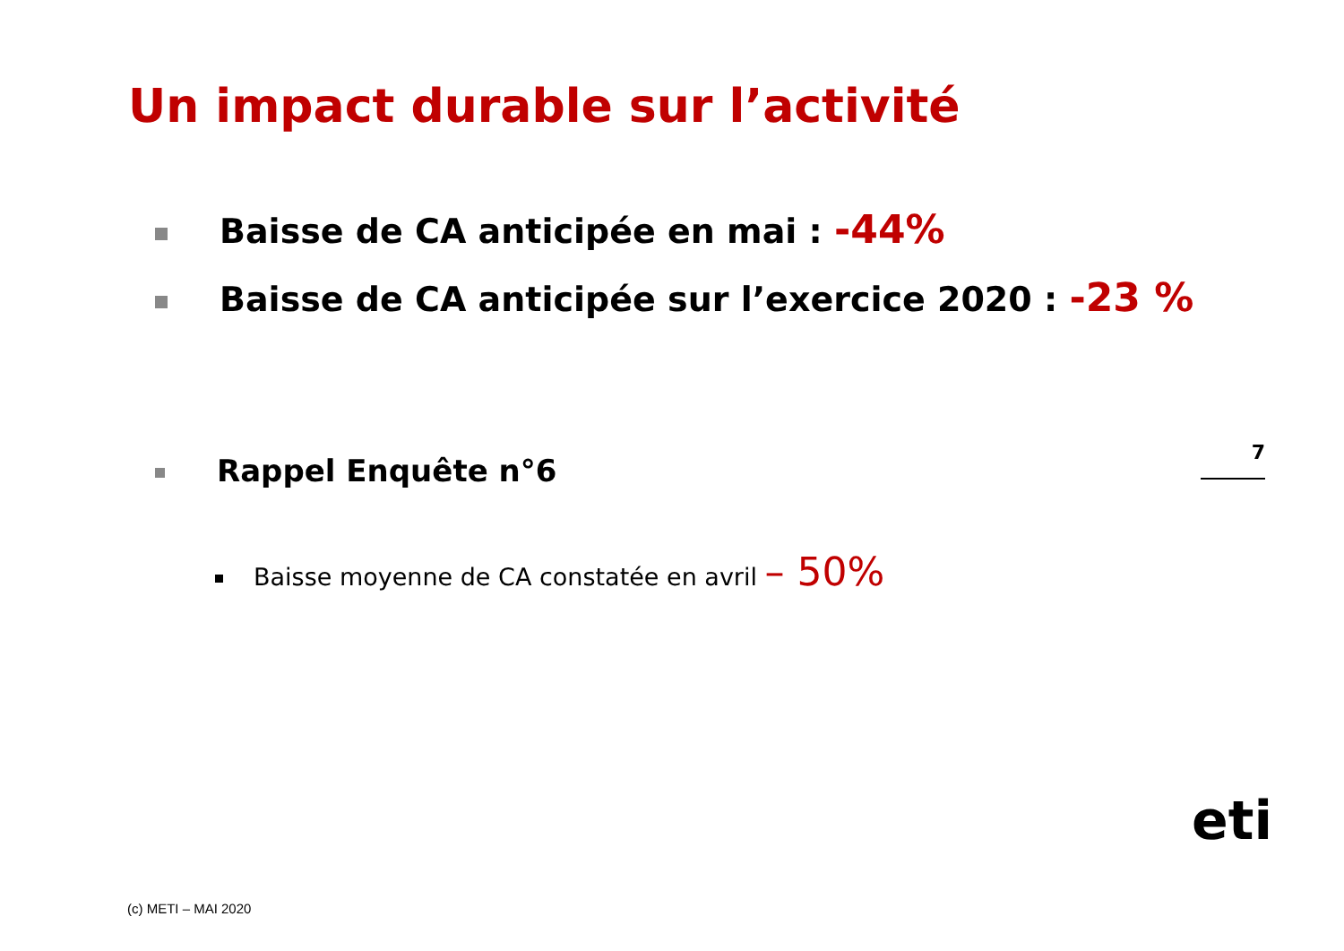Un impact durable sur l’activité
Baisse de CA anticipée en mai : -44%
Baisse de CA anticipée sur l’exercice 2020 : -23 %
7
Rappel Enquête n°6
Baisse moyenne de CA constatée en avril – 50%
eti
(c) METI – MAI 2020